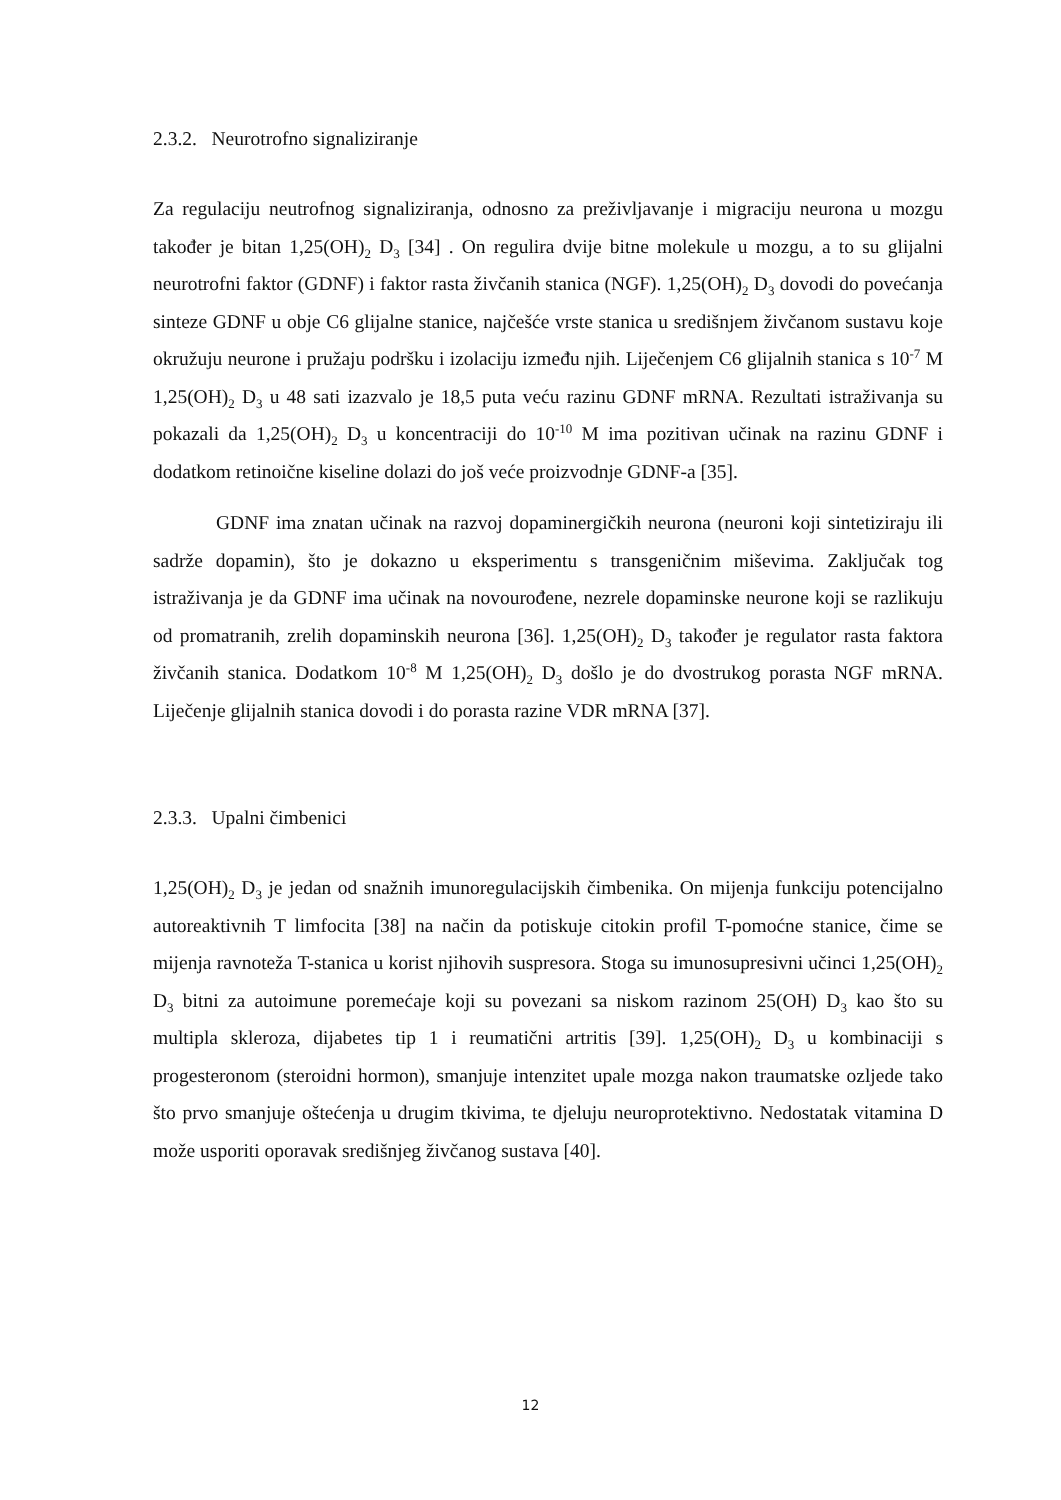2.3.2. Neurotrofno signaliziranje
Za regulaciju neutrofnog signaliziranja, odnosno za preživljavanje i migraciju neurona u mozgu također je bitan 1,25(OH)<sub>2</sub> D<sub>3</sub> [34] . On regulira dvije bitne molekule u mozgu, a to su glijalni neurotrofni faktor (GDNF) i faktor rasta živčanih stanica (NGF). 1,25(OH)<sub>2</sub> D<sub>3</sub> dovodi do povećanja sinteze GDNF u obje C6 glijalne stanice, najčešće vrste stanica u središnjem živčanom sustavu koje okružuju neurone i pružaju podršku i izolaciju između njih. Liječenjem C6 glijalnih stanica s 10<sup>-7</sup> M 1,25(OH)<sub>2</sub> D<sub>3</sub> u 48 sati izazvalo je 18,5 puta veću razinu GDNF mRNA. Rezultati istraživanja su pokazali da 1,25(OH)<sub>2</sub> D<sub>3</sub> u koncentraciji do 10<sup>-10</sup> M ima pozitivan učinak na razinu GDNF i dodatkom retinoične kiseline dolazi do još veće proizvodnje GDNF-a [35].
GDNF ima znatan učinak na razvoj dopaminergičkih neurona (neuroni koji sintetiziraju ili sadrže dopamin), što je dokazno u eksperimentu s transgeničnim miševima. Zaključak tog istraživanja je da GDNF ima učinak na novourođene, nezrele dopaminske neurone koji se razlikuju od promatranih, zrelih dopaminskih neurona [36]. 1,25(OH)<sub>2</sub> D<sub>3</sub> također je regulator rasta faktora živčanih stanica. Dodatkom 10<sup>-8</sup> M 1,25(OH)<sub>2</sub> D<sub>3</sub> došlo je do dvostrukog porasta NGF mRNA. Liječenje glijalnih stanica dovodi i do porasta razine VDR mRNA [37].
2.3.3. Upalni čimbenici
1,25(OH)<sub>2</sub> D<sub>3</sub> je jedan od snažnih imunoregulacijskih čimbenika. On mijenja funkciju potencijalno autoreaktivnih T limfocita [38] na način da potiskuje citokin profil T-pomoćne stanice, čime se mijenja ravnoteža T-stanica u korist njihovih suspresora. Stoga su imunosupresivni učinci 1,25(OH)<sub>2</sub> D<sub>3</sub> bitni za autoimune poremećaje koji su povezani sa niskom razinom 25(OH) D<sub>3</sub> kao što su multipla skleroza, dijabetes tip 1 i reumatični artritis [39]. 1,25(OH)<sub>2</sub> D<sub>3</sub> u kombinaciji s progesteronom (steroidni hormon), smanjuje intenzitet upale mozga nakon traumatske ozljede tako što prvo smanjuje oštećenja u drugim tkivima, te djeluju neuroprotektivno. Nedostatak vitamina D može usporiti oporavak središnjeg živčanog sustava [40].
12